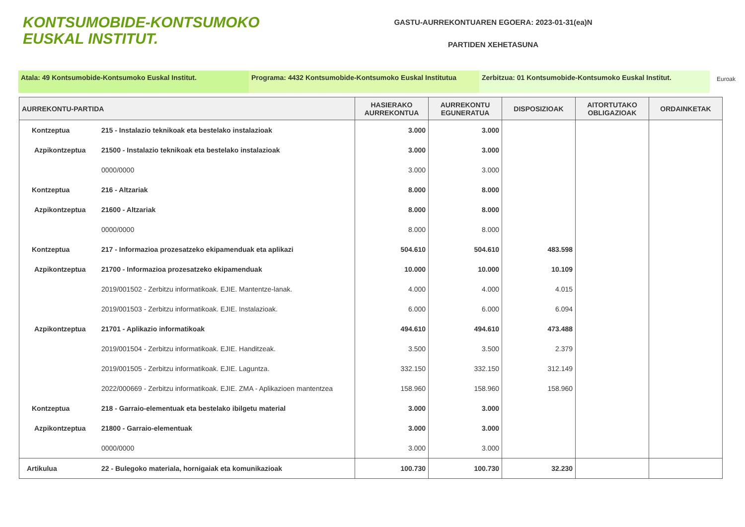KONTSUMOBIDE-KONTSUMOKO
EUSKAL INSTITUT.
GASTU-AURREKONTUAREN EGOERA: 2023-01-31(ea)N
PARTIDEN XEHETASUNA
Atala: 49 Kontsumobide-Kontsumoko Euskal Institut. Programa: 4432 Kontsumobide-Kontsumoko Euskal Institutua
Zerbitzua: 01 Kontsumobide-Kontsumoko Euskal Institut.
Euroak
| AURREKONTU-PARTIDA | | HASIERAKO AURREKONTUA | AURREKONTU EGUNERATUA | DISPOSIZIOAK | AITORTUTAKO OBLIGAZIOAK | ORDAINKETAK |
| --- | --- | --- | --- | --- | --- | --- |
| Kontzeptua | 215 - Instalazio teknikoak eta bestelako instalazioak | 3.000 | 3.000 | | | |
| Azpikontzeptua | 21500 - Instalazio teknikoak eta bestelako instalazioak | 3.000 | 3.000 | | | |
| | 0000/0000 | 3.000 | 3.000 | | | |
| Kontzeptua | 216 - Altzariak | 8.000 | 8.000 | | | |
| Azpikontzeptua | 21600 - Altzariak | 8.000 | 8.000 | | | |
| | 0000/0000 | 8.000 | 8.000 | | | |
| Kontzeptua | 217 - Informazioa prozesatzeko ekipamenduak eta aplikazi | 504.610 | 504.610 | 483.598 | | |
| Azpikontzeptua | 21700 - Informazioa prozesatzeko ekipamenduak | 10.000 | 10.000 | 10.109 | | |
| | 2019/001502 - Zerbitzu informatikoak. EJIE. Mantentze-lanak. | 4.000 | 4.000 | 4.015 | | |
| | 2019/001503 - Zerbitzu informatikoak. EJIE. Instalazioak. | 6.000 | 6.000 | 6.094 | | |
| Azpikontzeptua | 21701 - Aplikazio informatikoak | 494.610 | 494.610 | 473.488 | | |
| | 2019/001504 - Zerbitzu informatikoak. EJIE. Handitzeak. | 3.500 | 3.500 | 2.379 | | |
| | 2019/001505 - Zerbitzu informatikoak. EJIE. Laguntza. | 332.150 | 332.150 | 312.149 | | |
| | 2022/000669 - Zerbitzu informatikoak. EJIE. ZMA - Aplikazioen mantentzea | 158.960 | 158.960 | 158.960 | | |
| Kontzeptua | 218 - Garraio-elementuak eta bestelako ibilgetu material | 3.000 | 3.000 | | | |
| Azpikontzeptua | 21800 - Garraio-elementuak | 3.000 | 3.000 | | | |
| | 0000/0000 | 3.000 | 3.000 | | | |
| Artikulua | 22 - Bulegoko materiala, hornigaiak eta komunikazioak | 100.730 | 100.730 | 32.230 | | |